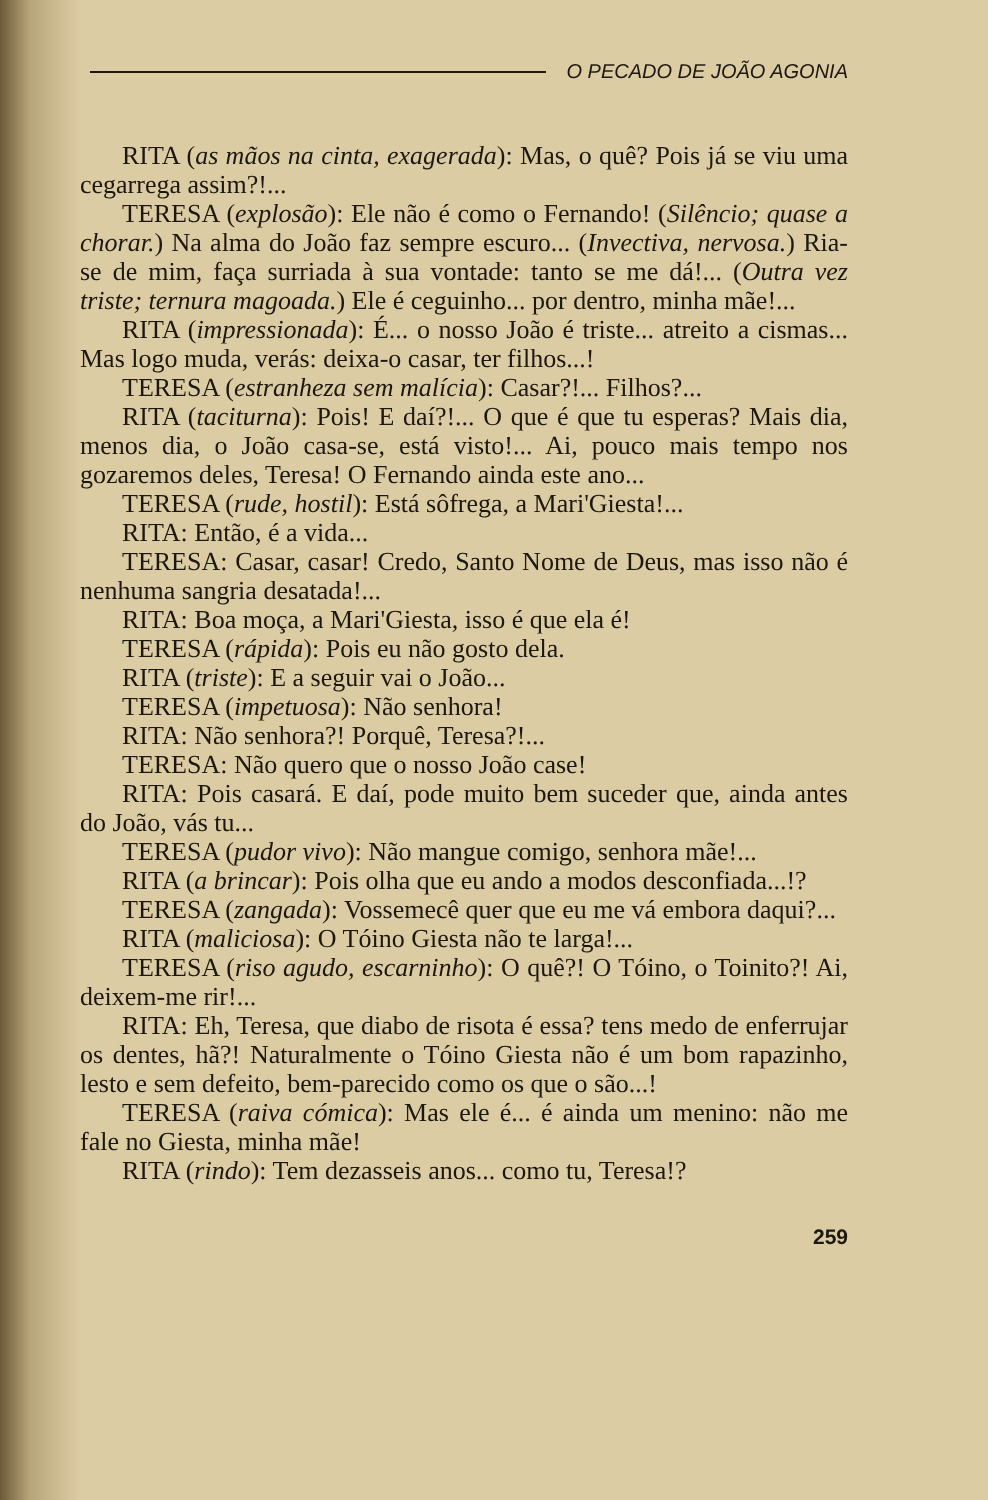O PECADO DE JOÃO AGONIA
RITA (as mãos na cinta, exagerada): Mas, o quê? Pois já se viu uma cegarrega assim?!...
TERESA (explosão): Ele não é como o Fernando! (Silêncio; quase a chorar.) Na alma do João faz sempre escuro... (Invectiva, nervosa.) Ria-se de mim, faça surriada à sua vontade: tanto se me dá!... (Outra vez triste; ternura magoada.) Ele é ceguinho... por dentro, minha mãe!...
RITA (impressionada): É... o nosso João é triste... atreito a cismas... Mas logo muda, verás: deixa-o casar, ter filhos...!
TERESA (estranheza sem malícia): Casar?!... Filhos?...
RITA (taciturna): Pois! E daí?!... O que é que tu esperas? Mais dia, menos dia, o João casa-se, está visto!... Ai, pouco mais tempo nos gozaremos deles, Teresa! O Fernando ainda este ano...
TERESA (rude, hostil): Está sôfrega, a Mari'Giesta!...
RITA: Então, é a vida...
TERESA: Casar, casar! Credo, Santo Nome de Deus, mas isso não é nenhuma sangria desatada!...
RITA: Boa moça, a Mari'Giesta, isso é que ela é!
TERESA (rápida): Pois eu não gosto dela.
RITA (triste): E a seguir vai o João...
TERESA (impetuosa): Não senhora!
RITA: Não senhora?! Porquê, Teresa?!...
TERESA: Não quero que o nosso João case!
RITA: Pois casará. E daí, pode muito bem suceder que, ainda antes do João, vás tu...
TERESA (pudor vivo): Não mangue comigo, senhora mãe!...
RITA (a brincar): Pois olha que eu ando a modos desconfiada...!?
TERESA (zangada): Vossemecê quer que eu me vá embora daqui?...
RITA (maliciosa): O Tóino Giesta não te larga!...
TERESA (riso agudo, escarninho): O quê?! O Tóino, o Toinito?! Ai, deixem-me rir!...
RITA: Eh, Teresa, que diabo de risota é essa? tens medo de enferrujar os dentes, hã?! Naturalmente o Tóino Giesta não é um bom rapazinho, lesto e sem defeito, bem-parecido como os que o são...!
TERESA (raiva cómica): Mas ele é... é ainda um menino: não me fale no Giesta, minha mãe!
RITA (rindo): Tem dezasseis anos... como tu, Teresa!?
259